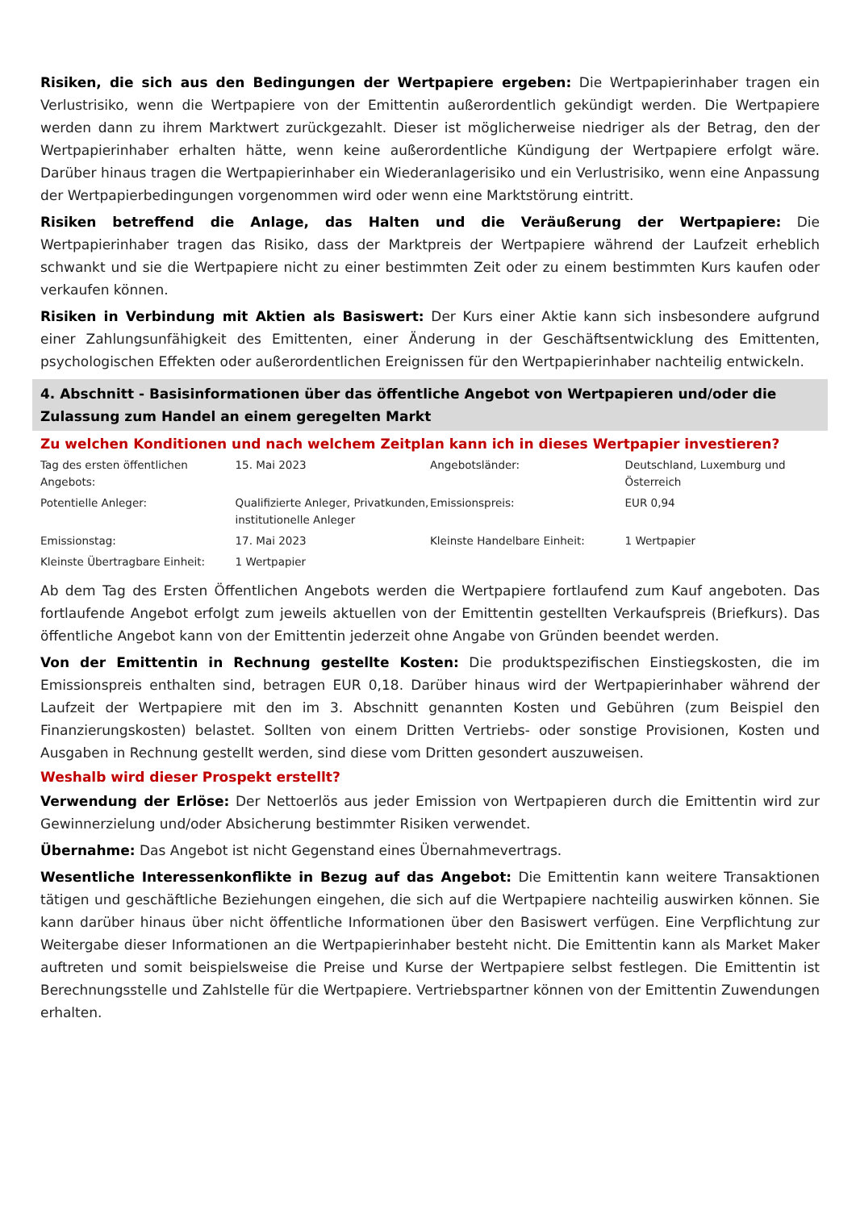Risiken, die sich aus den Bedingungen der Wertpapiere ergeben: Die Wertpapierinhaber tragen ein Verlustrisiko, wenn die Wertpapiere von der Emittentin außerordentlich gekündigt werden. Die Wertpapiere werden dann zu ihrem Marktwert zurückgezahlt. Dieser ist möglicherweise niedriger als der Betrag, den der Wertpapierinhaber erhalten hätte, wenn keine außerordentliche Kündigung der Wertpapiere erfolgt wäre. Darüber hinaus tragen die Wertpapierinhaber ein Wiederanlagerisiko und ein Verlustrisiko, wenn eine Anpassung der Wertpapierbedingungen vorgenommen wird oder wenn eine Marktstörung eintritt.
Risiken betreffend die Anlage, das Halten und die Veräußerung der Wertpapiere: Die Wertpapierinhaber tragen das Risiko, dass der Marktpreis der Wertpapiere während der Laufzeit erheblich schwankt und sie die Wertpapiere nicht zu einer bestimmten Zeit oder zu einem bestimmten Kurs kaufen oder verkaufen können.
Risiken in Verbindung mit Aktien als Basiswert: Der Kurs einer Aktie kann sich insbesondere aufgrund einer Zahlungsunfähigkeit des Emittenten, einer Änderung in der Geschäftsentwicklung des Emittenten, psychologischen Effekten oder außerordentlichen Ereignissen für den Wertpapierinhaber nachteilig entwickeln.
4. Abschnitt - Basisinformationen über das öffentliche Angebot von Wertpapieren und/oder die Zulassung zum Handel an einem geregelten Markt
Zu welchen Konditionen und nach welchem Zeitplan kann ich in dieses Wertpapier investieren?
| Tag des ersten öffentlichen Angebots: | 15. Mai 2023 | Angebotsländer: | Deutschland, Luxemburg und Österreich |
| Potentielle Anleger: | Qualifizierte Anleger, Privatkunden, institutionelle Anleger | Emissionspreis: | EUR 0,94 |
| Emissionstag: | 17. Mai 2023 | Kleinste Handelbare Einheit: | 1 Wertpapier |
| Kleinste Übertragbare Einheit: | 1 Wertpapier | | |
Ab dem Tag des Ersten Öffentlichen Angebots werden die Wertpapiere fortlaufend zum Kauf angeboten. Das fortlaufende Angebot erfolgt zum jeweils aktuellen von der Emittentin gestellten Verkaufspreis (Briefkurs). Das öffentliche Angebot kann von der Emittentin jederzeit ohne Angabe von Gründen beendet werden.
Von der Emittentin in Rechnung gestellte Kosten: Die produktspezifischen Einstiegskosten, die im Emissionspreis enthalten sind, betragen EUR 0,18. Darüber hinaus wird der Wertpapierinhaber während der Laufzeit der Wertpapiere mit den im 3. Abschnitt genannten Kosten und Gebühren (zum Beispiel den Finanzierungskosten) belastet. Sollten von einem Dritten Vertriebs- oder sonstige Provisionen, Kosten und Ausgaben in Rechnung gestellt werden, sind diese vom Dritten gesondert auszuweisen.
Weshalb wird dieser Prospekt erstellt?
Verwendung der Erlöse: Der Nettoerlös aus jeder Emission von Wertpapieren durch die Emittentin wird zur Gewinnerzielung und/oder Absicherung bestimmter Risiken verwendet.
Übernahme: Das Angebot ist nicht Gegenstand eines Übernahmevertrags.
Wesentliche Interessenkonflikte in Bezug auf das Angebot: Die Emittentin kann weitere Transaktionen tätigen und geschäftliche Beziehungen eingehen, die sich auf die Wertpapiere nachteilig auswirken können. Sie kann darüber hinaus über nicht öffentliche Informationen über den Basiswert verfügen. Eine Verpflichtung zur Weitergabe dieser Informationen an die Wertpapierinhaber besteht nicht. Die Emittentin kann als Market Maker auftreten und somit beispielsweise die Preise und Kurse der Wertpapiere selbst festlegen. Die Emittentin ist Berechnungsstelle und Zahlstelle für die Wertpapiere. Vertriebspartner können von der Emittentin Zuwendungen erhalten.